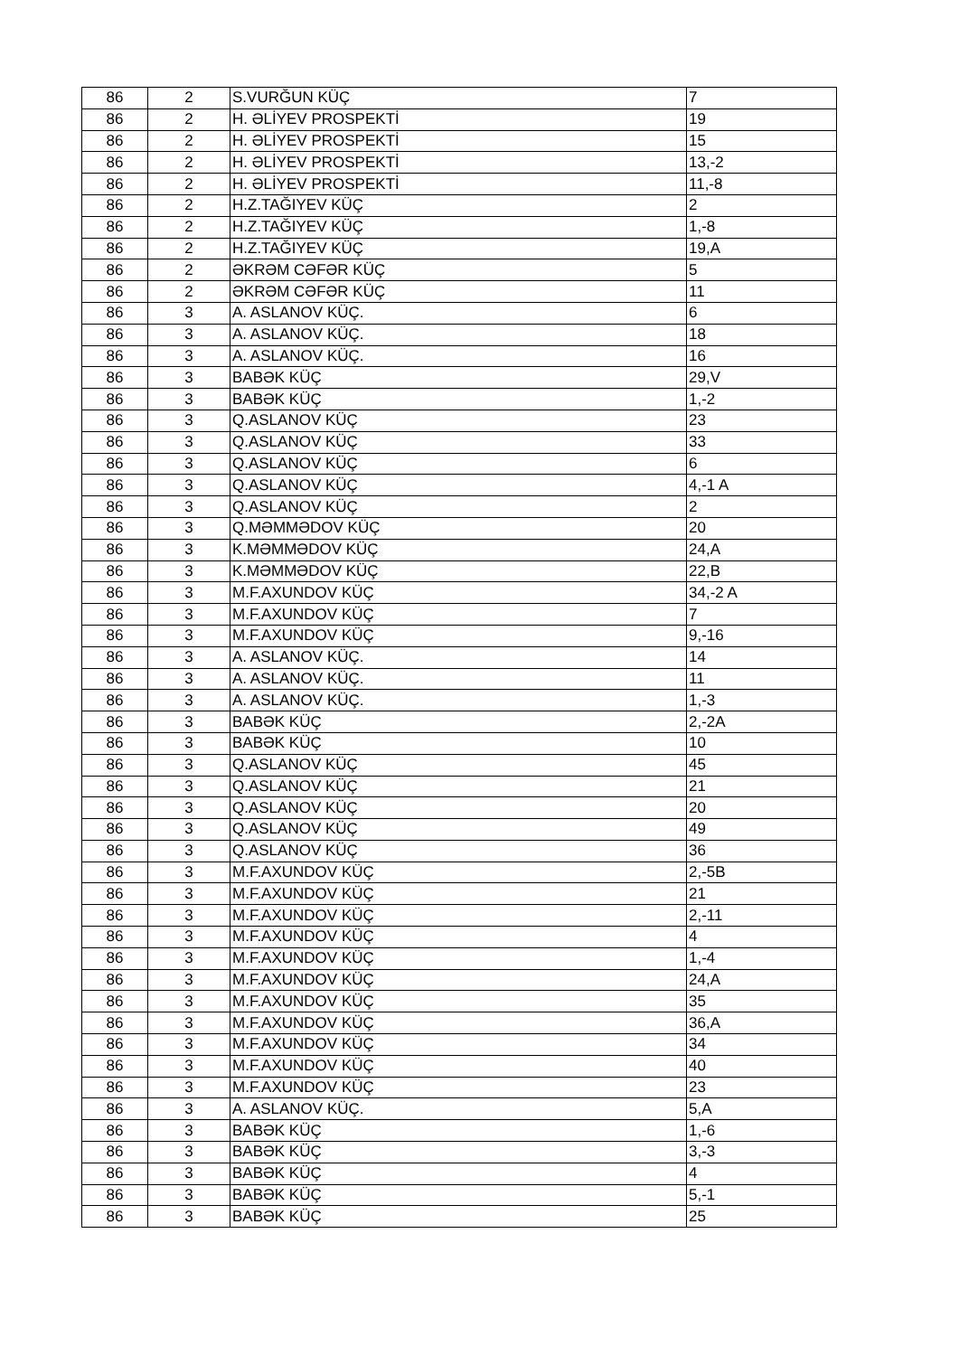| 86 | 2 | S.VURĞUN KÜÇ | 7 |
| 86 | 2 | H. ƏLİYEV PROSPEKTİ | 19 |
| 86 | 2 | H. ƏLİYEV PROSPEKTİ | 15 |
| 86 | 2 | H. ƏLİYEV PROSPEKTİ | 13,-2 |
| 86 | 2 | H. ƏLİYEV PROSPEKTİ | 11,-8 |
| 86 | 2 | H.Z.TAĞIYEV KÜÇ | 2 |
| 86 | 2 | H.Z.TAĞIYEV KÜÇ | 1,-8 |
| 86 | 2 | H.Z.TAĞIYEV KÜÇ | 19,A |
| 86 | 2 | ƏKRƏM CƏFƏR KÜÇ | 5 |
| 86 | 2 | ƏKRƏM CƏFƏR KÜÇ | 11 |
| 86 | 3 | A. ASLANOV KÜÇ. | 6 |
| 86 | 3 | A. ASLANOV KÜÇ. | 18 |
| 86 | 3 | A. ASLANOV KÜÇ. | 16 |
| 86 | 3 | BABƏK KÜÇ | 29,V |
| 86 | 3 | BABƏK KÜÇ | 1,-2 |
| 86 | 3 | Q.ASLANOV KÜÇ | 23 |
| 86 | 3 | Q.ASLANOV KÜÇ | 33 |
| 86 | 3 | Q.ASLANOV KÜÇ | 6 |
| 86 | 3 | Q.ASLANOV KÜÇ | 4,-1 A |
| 86 | 3 | Q.ASLANOV KÜÇ | 2 |
| 86 | 3 | Q.MƏMMƏDOV KÜÇ | 20 |
| 86 | 3 | K.MƏMMƏDOV KÜÇ | 24,A |
| 86 | 3 | K.MƏMMƏDOV KÜÇ | 22,B |
| 86 | 3 | M.F.AXUNDOV KÜÇ | 34,-2 A |
| 86 | 3 | M.F.AXUNDOV KÜÇ | 7 |
| 86 | 3 | M.F.AXUNDOV KÜÇ | 9,-16 |
| 86 | 3 | A. ASLANOV KÜÇ. | 14 |
| 86 | 3 | A. ASLANOV KÜÇ. | 11 |
| 86 | 3 | A. ASLANOV KÜÇ. | 1,-3 |
| 86 | 3 | BABƏK KÜÇ | 2,-2A |
| 86 | 3 | BABƏK KÜÇ | 10 |
| 86 | 3 | Q.ASLANOV KÜÇ | 45 |
| 86 | 3 | Q.ASLANOV KÜÇ | 21 |
| 86 | 3 | Q.ASLANOV KÜÇ | 20 |
| 86 | 3 | Q.ASLANOV KÜÇ | 49 |
| 86 | 3 | Q.ASLANOV KÜÇ | 36 |
| 86 | 3 | M.F.AXUNDOV KÜÇ | 2,-5B |
| 86 | 3 | M.F.AXUNDOV KÜÇ | 21 |
| 86 | 3 | M.F.AXUNDOV KÜÇ | 2,-11 |
| 86 | 3 | M.F.AXUNDOV KÜÇ | 4 |
| 86 | 3 | M.F.AXUNDOV KÜÇ | 1,-4 |
| 86 | 3 | M.F.AXUNDOV KÜÇ | 24,A |
| 86 | 3 | M.F.AXUNDOV KÜÇ | 35 |
| 86 | 3 | M.F.AXUNDOV KÜÇ | 36,A |
| 86 | 3 | M.F.AXUNDOV KÜÇ | 34 |
| 86 | 3 | M.F.AXUNDOV KÜÇ | 40 |
| 86 | 3 | M.F.AXUNDOV KÜÇ | 23 |
| 86 | 3 | A. ASLANOV KÜÇ. | 5,A |
| 86 | 3 | BABƏK KÜÇ | 1,-6 |
| 86 | 3 | BABƏK KÜÇ | 3,-3 |
| 86 | 3 | BABƏK KÜÇ | 4 |
| 86 | 3 | BABƏK KÜÇ | 5,-1 |
| 86 | 3 | BABƏK KÜÇ | 25 |